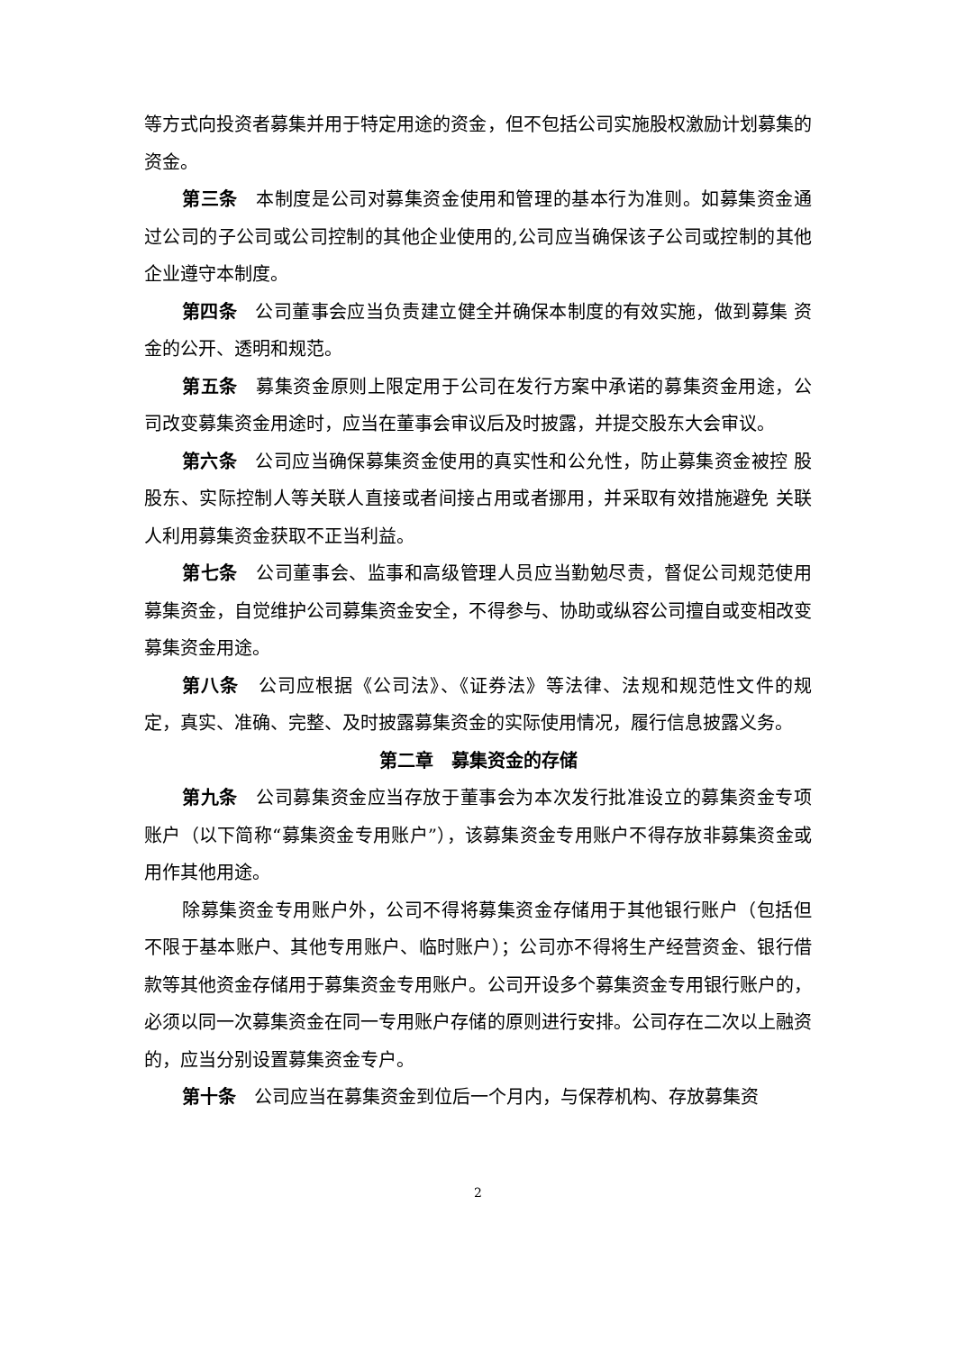等方式向投资者募集并用于特定用途的资金，但不包括公司实施股权激励计划募集的资金。
第三条　本制度是公司对募集资金使用和管理的基本行为准则。如募集资金通过公司的子公司或公司控制的其他企业使用的,公司应当确保该子公司或控制的其他企业遵守本制度。
第四条　公司董事会应当负责建立健全并确保本制度的有效实施，做到募集 资金的公开、透明和规范。
第五条　募集资金原则上限定用于公司在发行方案中承诺的募集资金用途，公司改变募集资金用途时，应当在董事会审议后及时披露，并提交股东大会审议。
第六条　公司应当确保募集资金使用的真实性和公允性，防止募集资金被控 股股东、实际控制人等关联人直接或者间接占用或者挪用，并采取有效措施避免 关联人利用募集资金获取不正当利益。
第七条　公司董事会、监事和高级管理人员应当勤勉尽责，督促公司规范使用募集资金，自觉维护公司募集资金安全，不得参与、协助或纵容公司擅自或变相改变募集资金用途。
第八条　公司应根据《公司法》、《证券法》等法律、法规和规范性文件的规定，真实、准确、完整、及时披露募集资金的实际使用情况，履行信息披露义务。
第二章　募集资金的存储
第九条　公司募集资金应当存放于董事会为本次发行批准设立的募集资金专项账户（以下简称“募集资金专用账户”），该募集资金专用账户不得存放非募集资金或用作其他用途。
除募集资金专用账户外，公司不得将募集资金存储用于其他银行账户（包括但不限于基本账户、其他专用账户、临时账户）；公司亦不得将生产经营资金、银行借款等其他资金存储用于募集资金专用账户。公司开设多个募集资金专用银行账户的，必须以同一次募集资金在同一专用账户存储的原则进行安排。公司存在二次以上融资的，应当分别设置募集资金专户。
第十条　公司应当在募集资金到位后一个月内，与保荐机构、存放募集资
2